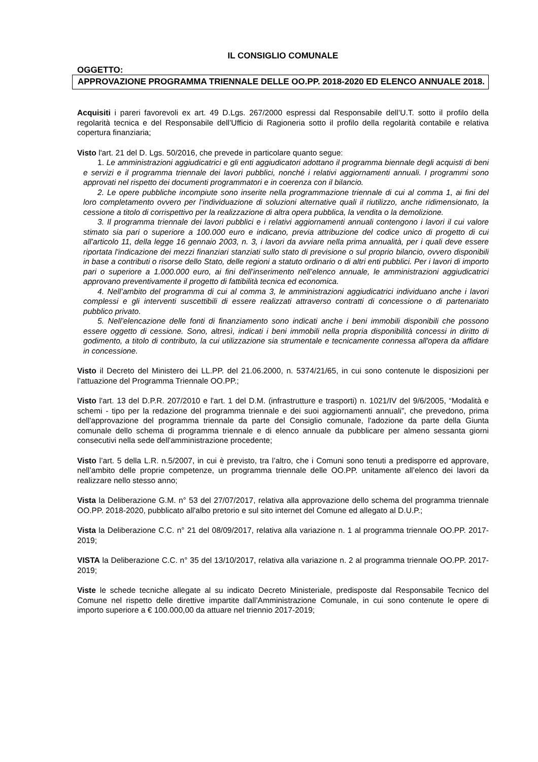IL CONSIGLIO COMUNALE
OGGETTO:
APPROVAZIONE PROGRAMMA TRIENNALE DELLE OO.PP. 2018-2020 ED ELENCO ANNUALE 2018.
Acquisiti i pareri favorevoli ex art. 49 D.Lgs. 267/2000 espressi dal Responsabile dell’U.T. sotto il profilo della regolarità tecnica e del Responsabile dell’Ufficio di Ragioneria sotto il profilo della regolarità contabile e relativa copertura finanziaria;
Visto l'art. 21 del D. Lgs. 50/2016, che prevede in particolare quanto segue:
1. Le amministrazioni aggiudicatrici e gli enti aggiudicatori adottano il programma biennale degli acquisti di beni e servizi e il programma triennale dei lavori pubblici, nonché i relativi aggiornamenti annuali. I programmi sono approvati nel rispetto dei documenti programmatori e in coerenza con il bilancio.
2. Le opere pubbliche incompiute sono inserite nella programmazione triennale di cui al comma 1, ai fini del loro completamento ovvero per l’individuazione di soluzioni alternative quali il riutilizzo, anche ridimensionato, la cessione a titolo di corrispettivo per la realizzazione di altra opera pubblica, la vendita o la demolizione.
3. Il programma triennale dei lavori pubblici e i relativi aggiornamenti annuali contengono i lavori il cui valore stimato sia pari o superiore a 100.000 euro e indicano, previa attribuzione del codice unico di progetto di cui all’articolo 11, della legge 16 gennaio 2003, n. 3, i lavori da avviare nella prima annualità, per i quali deve essere riportata l'indicazione dei mezzi finanziari stanziati sullo stato di previsione o sul proprio bilancio, ovvero disponibili in base a contributi o risorse dello Stato, delle regioni a statuto ordinario o di altri enti pubblici. Per i lavori di importo pari o superiore a 1.000.000 euro, ai fini dell’inserimento nell’elenco annuale, le amministrazioni aggiudicatrici approvano preventivamente il progetto di fattibilità tecnica ed economica.
4. Nell’ambito del programma di cui al comma 3, le amministrazioni aggiudicatrici individuano anche i lavori complessi e gli interventi suscettibili di essere realizzati attraverso contratti di concessione o di partenariato pubblico privato.
5. Nell’elencazione delle fonti di finanziamento sono indicati anche i beni immobili disponibili che possono essere oggetto di cessione. Sono, altresì, indicati i beni immobili nella propria disponibilità concessi in diritto di godimento, a titolo di contributo, la cui utilizzazione sia strumentale e tecnicamente connessa all'opera da affidare in concessione.
Visto il Decreto del Ministero dei LL.PP. del 21.06.2000, n. 5374/21/65, in cui sono contenute le disposizioni per l’attuazione del Programma Triennale OO.PP.;
Visto l'art. 13 del D.P.R. 207/2010 e l'art. 1 del D.M. (infrastrutture e trasporti) n. 1021/IV del 9/6/2005, “Modalità e schemi - tipo per la redazione del programma triennale e dei suoi aggiornamenti annuali”, che prevedono, prima dell'approvazione del programma triennale da parte del Consiglio comunale, l'adozione da parte della Giunta comunale dello schema di programma triennale e di elenco annuale da pubblicare per almeno sessanta giorni consecutivi nella sede dell'amministrazione procedente;
Visto l’art. 5 della L.R. n.5/2007, in cui è previsto, tra l’altro, che i Comuni sono tenuti a predisporre ed approvare, nell’ambito delle proprie competenze, un programma triennale delle OO.PP. unitamente all’elenco dei lavori da realizzare nello stesso anno;
Vista la Deliberazione G.M. n° 53 del 27/07/2017, relativa alla approvazione dello schema del programma triennale OO.PP. 2018-2020, pubblicato all'albo pretorio e sul sito internet del Comune ed allegato al D.U.P.;
Vista la Deliberazione C.C. n° 21 del 08/09/2017, relativa alla variazione n. 1 al programma triennale OO.PP. 2017-2019;
VISTA la Deliberazione C.C. n° 35 del 13/10/2017, relativa alla variazione n. 2 al programma triennale OO.PP. 2017-2019;
Viste le schede tecniche allegate al su indicato Decreto Ministeriale, predisposte dal Responsabile Tecnico del Comune nel rispetto delle direttive impartite dall’Amministrazione Comunale, in cui sono contenute le opere di importo superiore a € 100.000,00 da attuare nel triennio 2017-2019;